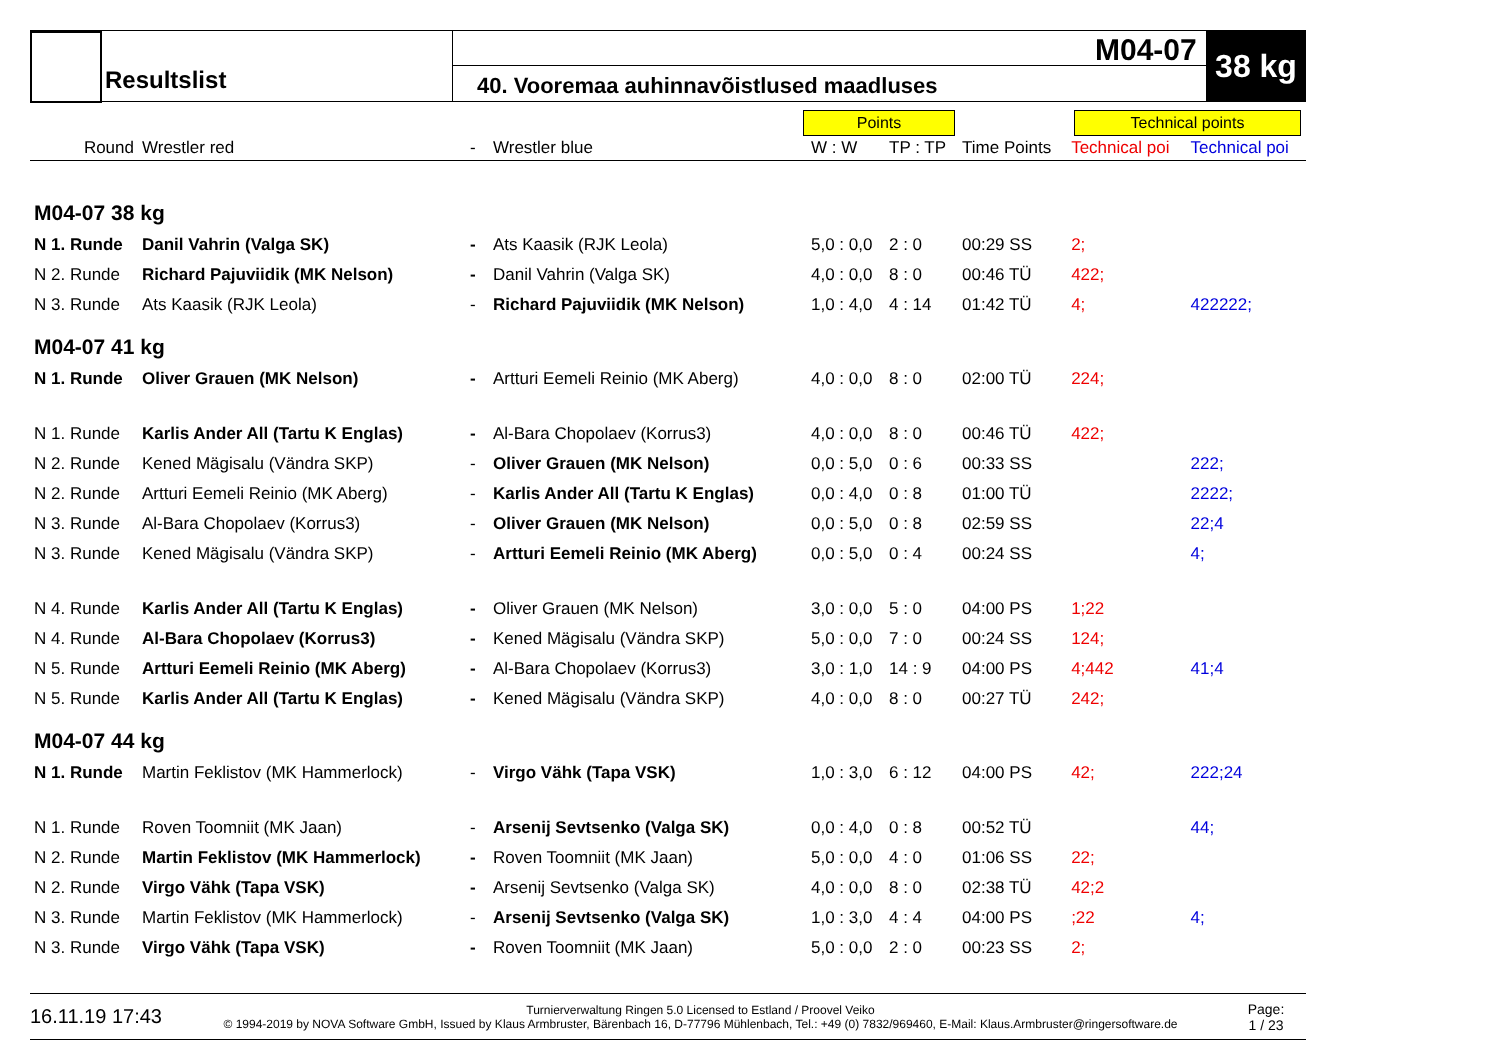Resultslist
40. Vooremaa auhinnavõistlused maadluses
M04-07 38 kg
Points Technical points
| Round | Wrestler red | - | Wrestler blue | W : W | TP : TP | Time Points | Technical poi | Technical poi |
| --- | --- | --- | --- | --- | --- | --- | --- | --- |
| M04-07 38 kg | | | | | | | | |
| N 1. Runde | Danil Vahrin (Valga SK) | - | Ats Kaasik (RJK Leola) | 5,0 : 0,0 | 2 : 0 | 00:29 SS | 2; | |
| N 2. Runde | Richard Pajuviidik (MK Nelson) | - | Danil Vahrin (Valga SK) | 4,0 : 0,0 | 8 : 0 | 00:46 TÜ | 422; | |
| N 3. Runde | Ats Kaasik (RJK Leola) | - | Richard Pajuviidik (MK Nelson) | 1,0 : 4,0 | 4 : 14 | 01:42 TÜ | 4; | 422222; |
| M04-07 41 kg | | | | | | | | |
| N 1. Runde | Oliver Grauen (MK Nelson) | - | Artturi Eemeli Reinio (MK Aberg) | 4,0 : 0,0 | 8 : 0 | 02:00 TÜ | 224; | |
| N 1. Runde | Karlis Ander All (Tartu K Englas) | - | Al-Bara Chopolaev (Korrus3) | 4,0 : 0,0 | 8 : 0 | 00:46 TÜ | 422; | |
| N 2. Runde | Kened Mägisalu (Vändra SKP) | - | Oliver Grauen (MK Nelson) | 0,0 : 5,0 | 0 : 6 | 00:33 SS | | 222; |
| N 2. Runde | Artturi Eemeli Reinio (MK Aberg) | - | Karlis Ander All (Tartu K Englas) | 0,0 : 4,0 | 0 : 8 | 01:00 TÜ | | 2222; |
| N 3. Runde | Al-Bara Chopolaev (Korrus3) | - | Oliver Grauen (MK Nelson) | 0,0 : 5,0 | 0 : 8 | 02:59 SS | | 22;4 |
| N 3. Runde | Kened Mägisalu (Vändra SKP) | - | Artturi Eemeli Reinio (MK Aberg) | 0,0 : 5,0 | 0 : 4 | 00:24 SS | | 4; |
| N 4. Runde | Karlis Ander All (Tartu K Englas) | - | Oliver Grauen (MK Nelson) | 3,0 : 0,0 | 5 : 0 | 04:00 PS | 1;22 | |
| N 4. Runde | Al-Bara Chopolaev (Korrus3) | - | Kened Mägisalu (Vändra SKP) | 5,0 : 0,0 | 7 : 0 | 00:24 SS | 124; | |
| N 5. Runde | Artturi Eemeli Reinio (MK Aberg) | - | Al-Bara Chopolaev (Korrus3) | 3,0 : 1,0 | 14 : 9 | 04:00 PS | 4;442 | 41;4 |
| N 5. Runde | Karlis Ander All (Tartu K Englas) | - | Kened Mägisalu (Vändra SKP) | 4,0 : 0,0 | 8 : 0 | 00:27 TÜ | 242; | |
| M04-07 44 kg | | | | | | | | |
| N 1. Runde | Martin Feklistov (MK Hammerlock) | - | Virgo Vähk (Tapa VSK) | 1,0 : 3,0 | 6 : 12 | 04:00 PS | 42; | 222;24 |
| N 1. Runde | Roven Toomniit (MK Jaan) | - | Arsenij Sevtsenko (Valga SK) | 0,0 : 4,0 | 0 : 8 | 00:52 TÜ | | 44; |
| N 2. Runde | Martin Feklistov (MK Hammerlock) | - | Roven Toomniit (MK Jaan) | 5,0 : 0,0 | 4 : 0 | 01:06 SS | 22; | |
| N 2. Runde | Virgo Vähk (Tapa VSK) | - | Arsenij Sevtsenko (Valga SK) | 4,0 : 0,0 | 8 : 0 | 02:38 TÜ | 42;2 | |
| N 3. Runde | Martin Feklistov (MK Hammerlock) | - | Arsenij Sevtsenko (Valga SK) | 1,0 : 3,0 | 4 : 4 | 04:00 PS | ;22 | 4; |
| N 3. Runde | Virgo Vähk (Tapa VSK) | - | Roven Toomniit (MK Jaan) | 5,0 : 0,0 | 2 : 0 | 00:23 SS | 2; | |
16.11.19 17:43
Turnierverwaltung Ringen 5.0 Licensed to Estland / Proovel Veiko
© 1994-2019 by NOVA Software GmbH, Issued by Klaus Armbruster, Bärenbach 16, D-77796 Mühlenbach, Tel.: +49 (0) 7832/969460, E-Mail: Klaus.Armbruster@ringersoftware.de
Page:
1 / 23